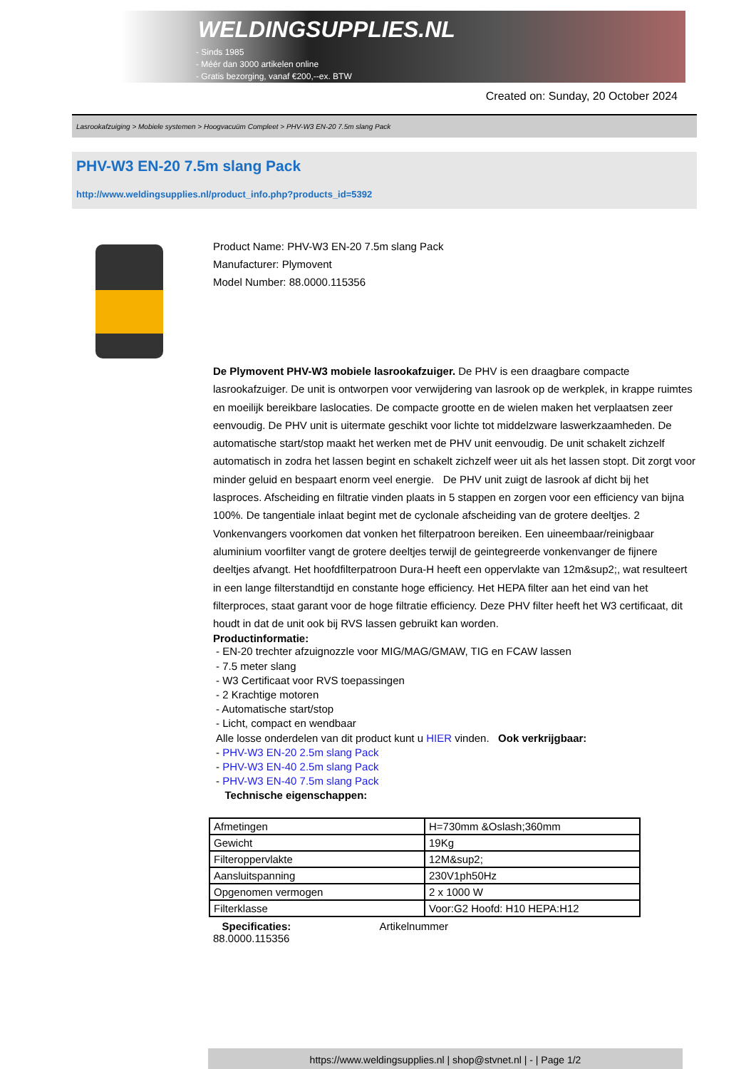WELDINGSUPPLIES.NL
- Sinds 1985
- Méér dan 3000 artikelen online
- Gratis bezorging, vanaf €200,--ex. BTW
Created on: Sunday, 20 October 2024
Lasrookafzuiging > Mobiele systemen > Hoogvacuüm Compleet > PHV-W3 EN-20 7.5m slang Pack
PHV-W3 EN-20 7.5m slang Pack
http://www.weldingsupplies.nl/product_info.php?products_id=5392
Product Name: PHV-W3 EN-20 7.5m slang Pack
Manufacturer: Plymovent
Model Number: 88.0000.115356
De Plymovent PHV-W3 mobiele lasrookafzuiger. De PHV is een draagbare compacte lasrookafzuiger. De unit is ontworpen voor verwijdering van lasrook op de werkplek, in krappe ruimtes en moeilijk bereikbare laslocaties. De compacte grootte en de wielen maken het verplaatsen zeer eenvoudig. De PHV unit is uitermate geschikt voor lichte tot middelzware laswerkzaamheden. De automatische start/stop maakt het werken met de PHV unit eenvoudig. De unit schakelt zichzelf automatisch in zodra het lassen begint en schakelt zichzelf weer uit als het lassen stopt. Dit zorgt voor minder geluid en bespaart enorm veel energie. De PHV unit zuigt de lasrook af dicht bij het lasproces. Afscheiding en filtratie vinden plaats in 5 stappen en zorgen voor een efficiency van bijna 100%. De tangentiale inlaat begint met de cyclonale afscheiding van de grotere deeltjes. 2 Vonkenvangers voorkomen dat vonken het filterpatroon bereiken. Een uineembaar/reinigbaar aluminium voorfilter vangt de grotere deeltjes terwijl de geintegreerde vonkenvanger de fijnere deeltjes afvangt. Het hoofdfilterpatroon Dura-H heeft een oppervlakte van 12m&sup2;, wat resulteert in een lange filterstandtijd en constante hoge efficiency. Het HEPA filter aan het eind van het filterproces, staat garant voor de hoge filtratie efficiency. Deze PHV filter heeft het W3 certificaat, dit houdt in dat de unit ook bij RVS lassen gebruikt kan worden.
Productinformatie:
- EN-20 trechter afzuignozzle voor MIG/MAG/GMAW, TIG en FCAW lassen
- 7.5 meter slang
- W3 Certificaat voor RVS toepassingen
- 2 Krachtige motoren
- Automatische start/stop
- Licht, compact en wendbaar
Alle losse onderdelen van dit product kunt u HIER vinden. Ook verkrijgbaar:
- PHV-W3 EN-20 2.5m slang Pack
- PHV-W3 EN-40 2.5m slang Pack
- PHV-W3 EN-40 7.5m slang Pack
Technische eigenschappen:
| Afmetingen | H=730mm &Oslash;360mm |
| Gewicht | 19Kg |
| Filteroppervlakte | 12M&sup2; |
| Aansluitspanning | 230V1ph50Hz |
| Opgenomen vermogen | 2 x 1000 W |
| Filterklasse | Voor:G2 Hoofd: H10 HEPA:H12 |
Specificaties: Artikelnummer
88.0000.115356
https://www.weldingsupplies.nl | shop@stvnet.nl | - | Page 1/2